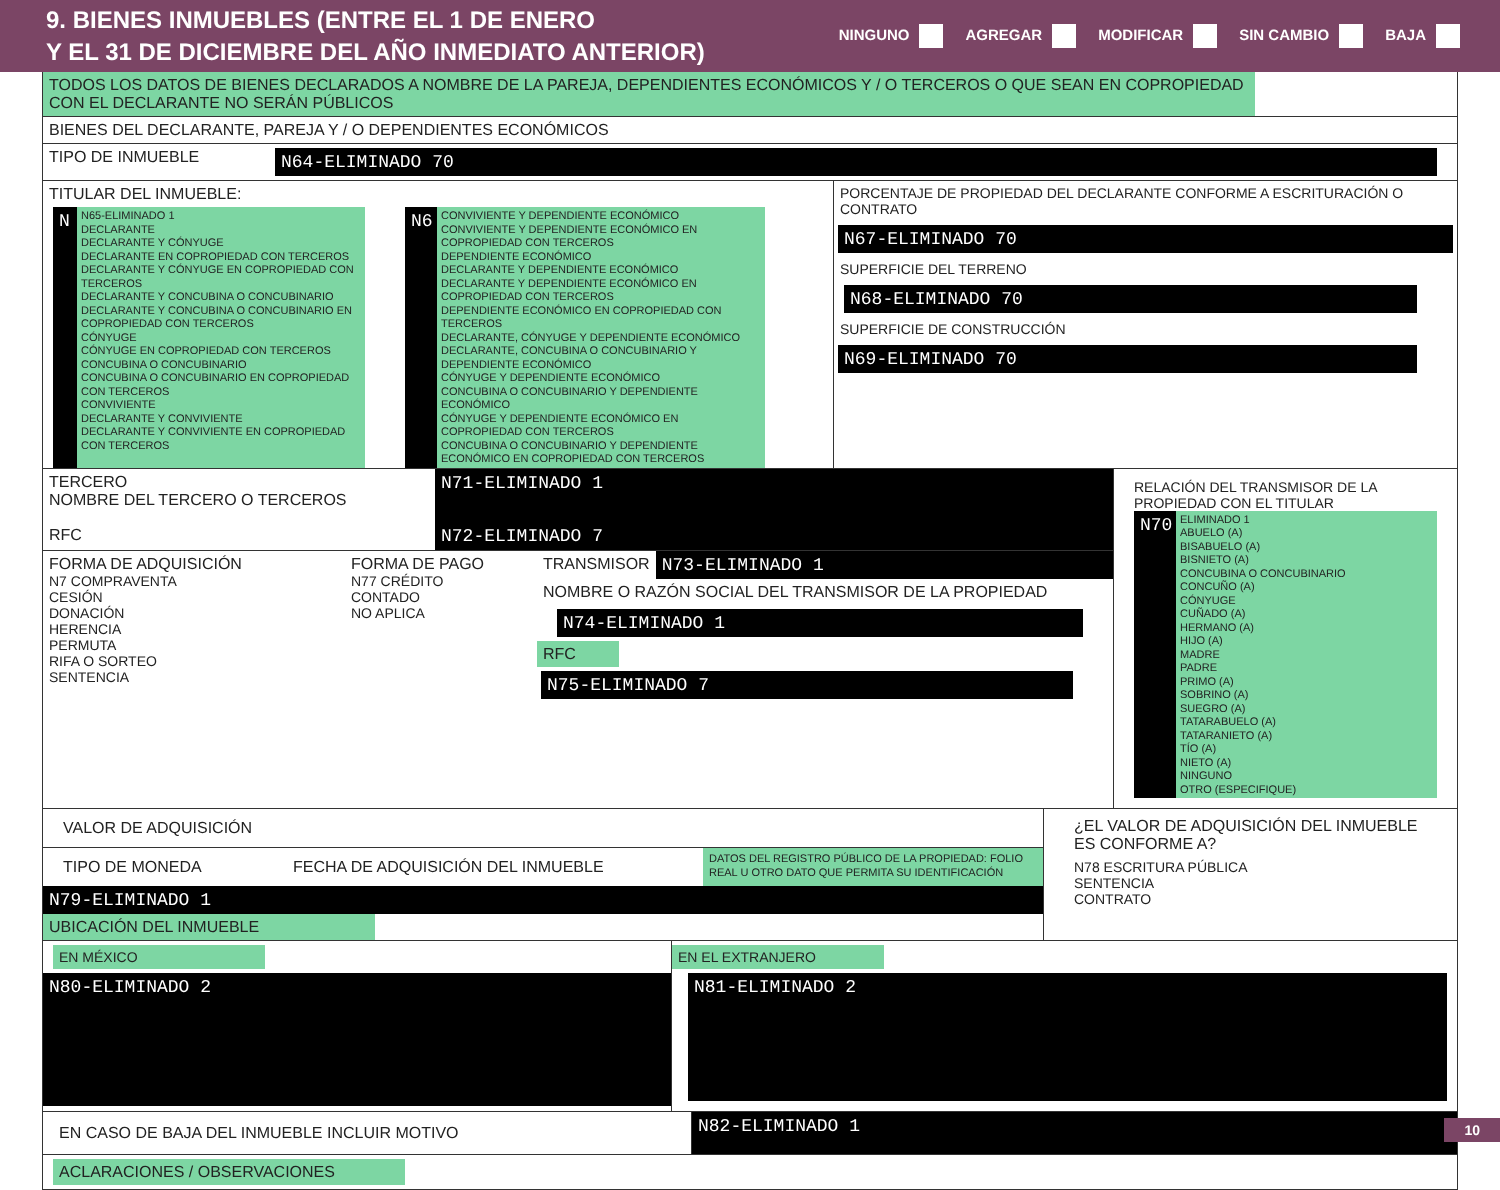9. BIENES INMUEBLES (ENTRE EL 1 DE ENERO
Y EL 31 DE DICIEMBRE DEL AÑO INMEDIATO ANTERIOR)
NINGUNO AGREGAR MODIFICAR SIN CAMBIO BAJA
TODOS LOS DATOS DE BIENES DECLARADOS A NOMBRE DE LA PAREJA, DEPENDIENTES ECONÓMICOS Y / O TERCEROS O QUE SEAN EN COPROPIEDAD CON EL DECLARANTE NO SERÁN PÚBLICOS
BIENES DEL DECLARANTE, PAREJA Y / O DEPENDIENTES ECONÓMICOS
TIPO DE INMUEBLE
N64-ELIMINADO 70
TITULAR DEL INMUEBLE:
N
N65-ELIMINADO 1
DECLARANTE
DECLARANTE Y CÓNYUGE
DECLARANTE EN COPROPIEDAD CON TERCEROS
DECLARANTE Y CÓNYUGE EN COPROPIEDAD CON TERCEROS
DECLARANTE Y CONCUBINA O CONCUBINARIO
DECLARANTE Y CONCUBINA O CONCUBINARIO EN COPROPIEDAD CON TERCEROS
CÓNYUGE
CÓNYUGE EN COPROPIEDAD CON TERCEROS
CONCUBINA O CONCUBINARIO
CONCUBINA O CONCUBINARIO EN COPROPIEDAD CON TERCEROS
CONVIVIENTE
DECLARANTE Y CONVIVIENTE
DECLARANTE Y CONVIVIENTE EN COPROPIEDAD CON TERCEROS
N6
CONVIVIENTE Y DEPENDIENTE ECONÓMICO
CONVIVIENTE Y DEPENDIENTE ECONÓMICO EN COPROPIEDAD CON TERCEROS
DEPENDIENTE ECONÓMICO
DECLARANTE Y DEPENDIENTE ECONÓMICO
DECLARANTE Y DEPENDIENTE ECONÓMICO EN COPROPIEDAD CON TERCEROS
DEPENDIENTE ECONÓMICO EN COPROPIEDAD CON TERCEROS
DECLARANTE, CÓNYUGE Y DEPENDIENTE ECONÓMICO
DECLARANTE, CONCUBINA O CONCUBINARIO Y DEPENDIENTE ECONÓMICO
CÓNYUGE Y DEPENDIENTE ECONÓMICO
CONCUBINA O CONCUBINARIO Y DEPENDIENTE ECONÓMICO
CÓNYUGE Y DEPENDIENTE ECONÓMICO EN COPROPIEDAD CON TERCEROS
CONCUBINA O CONCUBINARIO Y DEPENDIENTE ECONÓMICO EN COPROPIEDAD CON TERCEROS
PORCENTAJE DE PROPIEDAD DEL DECLARANTE CONFORME A ESCRITURACIÓN O CONTRATO
N67-ELIMINADO 70
SUPERFICIE DEL TERRENO
N68-ELIMINADO 70
SUPERFICIE DE CONSTRUCCIÓN
N69-ELIMINADO 70
TERCERO
NOMBRE DEL TERCERO O TERCEROS
N71-ELIMINADO 1
RFC N72-ELIMINADO 7
FORMA DE ADQUISICIÓN
N7 COMPRAVENTA
CESIÓN
DONACIÓN
HERENCIA
PERMUTA
RIFA O SORTEO
SENTENCIA
FORMA DE PAGO
N77 CRÉDITO
CONTADO
NO APLICA
TRANSMISOR N73-ELIMINADO 1
NOMBRE O RAZÓN SOCIAL DEL TRANSMISOR DE LA PROPIEDAD
N74-ELIMINADO 1
RFC
N75-ELIMINADO 7
RELACIÓN DEL TRANSMISOR DE LA PROPIEDAD CON EL TITULAR
N70
ELIMINADO 1
ABUELO (A)
BISABUELO (A)
BISNIETO (A)
CONCUBINA O CONCUBINARIO
CONCUÑO (A)
CÓNYUGE
CUÑADO (A)
HERMANO (A)
HIJO (A)
MADRE
PADRE
PRIMO (A)
SOBRINO (A)
SUEGRO (A)
TATARABUELO (A)
TATARANIETO (A)
TÍO (A)
NIETO (A)
NINGUNO
OTRO (ESPECIFIQUE)
VALOR DE ADQUISICIÓN
TIPO DE MONEDA FECHA DE ADQUISICIÓN DEL INMUEBLE
DATOS DEL REGISTRO PÚBLICO DE LA PROPIEDAD: FOLIO REAL U OTRO DATO QUE PERMITA SU IDENTIFICACIÓN
N79-ELIMINADO 1
UBICACIÓN DEL INMUEBLE
¿EL VALOR DE ADQUISICIÓN DEL INMUEBLE ES CONFORME A?
N78 ESCRITURA PÚBLICA
SENTENCIA
CONTRATO
EN MÉXICO
N80-ELIMINADO 2
EN EL EXTRANJERO
N81-ELIMINADO 2
EN CASO DE BAJA DEL INMUEBLE INCLUIR MOTIVO
N82-ELIMINADO 1
ACLARACIONES / OBSERVACIONES
10